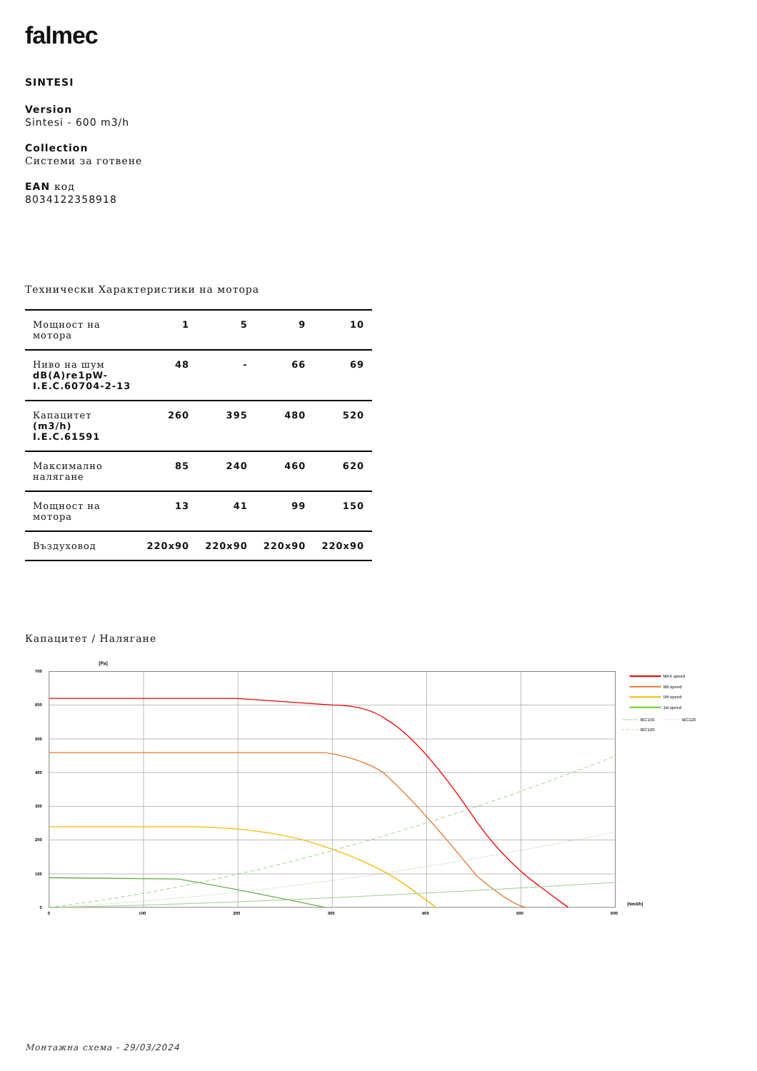falmec
SINTESI
Version
Sintesi - 600 m3/h
Collection
Системи за готвене
EAN код
8034122358918
Технически Характеристики на мотора
| Мощност на мотора | 1 | 5 | 9 | 10 |
| Ниво на шум dB(A)re1pW- I.E.C.60704-2-13 | 48 | - | 66 | 69 |
| Капацитет (m3/h) I.E.C.61591 | 260 | 395 | 480 | 520 |
| Максимално налягане | 85 | 240 | 460 | 620 |
| Мощност на мотора | 13 | 41 | 99 | 150 |
| Въздуховод | 220x90 | 220x90 | 220x90 | 220x90 |
Капацитет / Налягане
[Pa]
700
600
500
400
300
200
100
0
0
100
200
300
400
500
600
[Nm3/h]
MAX speed
9th speed
5th speed
1st speed
IEC150
IEC120
IEC100
Монтажна схема - 29/03/2024